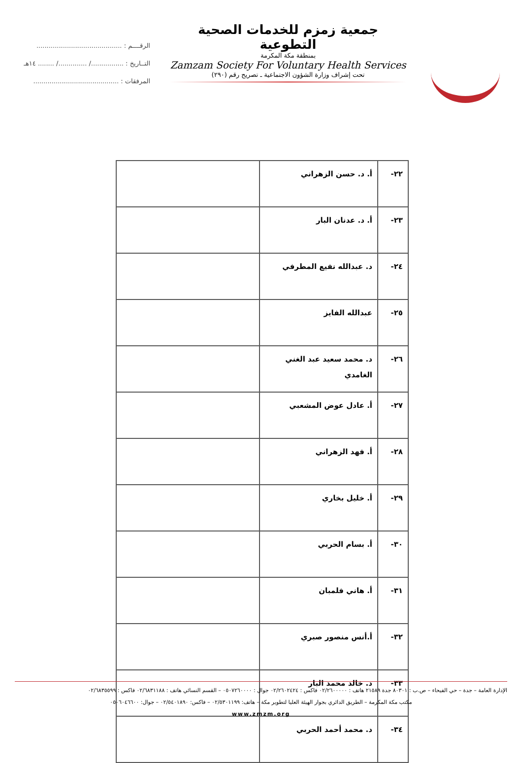جمعية زمزم للخدمات الصحية التطوعية
بمنطقة مكة المكرمة
Zamzam Society For Voluntary Health Services
تحت إشراف وزارة الشؤون الاجتماعية ـ تصريح رقم (٢٩٠)
الرقــــم : ..........................................
التــاريخ : ................/ ............../ ........ ١٤هـ
المرفقات : ..........................................
| ٢٢- | أ. د. حسن الزهراني | |
| ٢٣- | أ. د. عدنان البار | |
| ٢٤- | د. عبدالله نفيع المطرفي | |
| ٢٥- | عبدالله الفايز | |
| ٢٦- | د. محمد سعيد عبد الغني الغامدي | |
| ٢٧- | أ. عادل عوض المشعبي | |
| ٢٨- | أ. فهد الزهراني | |
| ٢٩- | أ. خليل بخاري | |
| ٣٠- | أ. بسام الحربي | |
| ٣١- | أ. هاني فلمبان | |
| ٣٢- | أ.أنس منصور صبري | |
| ٣٣- | د. خالد محمد البار | |
| ٣٤- | د. محمد أحمد الحربي | |
الإدارة العامة – جدة – حي الفيحاء – ص.ب : ٨٠٣٠١ جدة ٢١٥٨٩ هاتف : ٠٢/٢٦٠٠٠٠٠ فاكس : ٠٢/٢٦٠٢٤٢٤ جوال : ٠٥٠٧٢٦٠٠٠٠ – القسم النسائي هاتف : ٠٢/٦٨٣١١٨٨ فاكس : ٠٢/٦٨٣٥٥٩٩
مكتب مكة المكرمة – الطريق الدائري بجوار الهيئة العليا لتطوير مكة – هاتف: ٠٢/٥٣٠١١٩٩ – فاكس: ٠٢/٥٤٠١٨٩٠ – جوال: ٠٥٠٦٠٤٦٦٠٠
www.zmzm.org